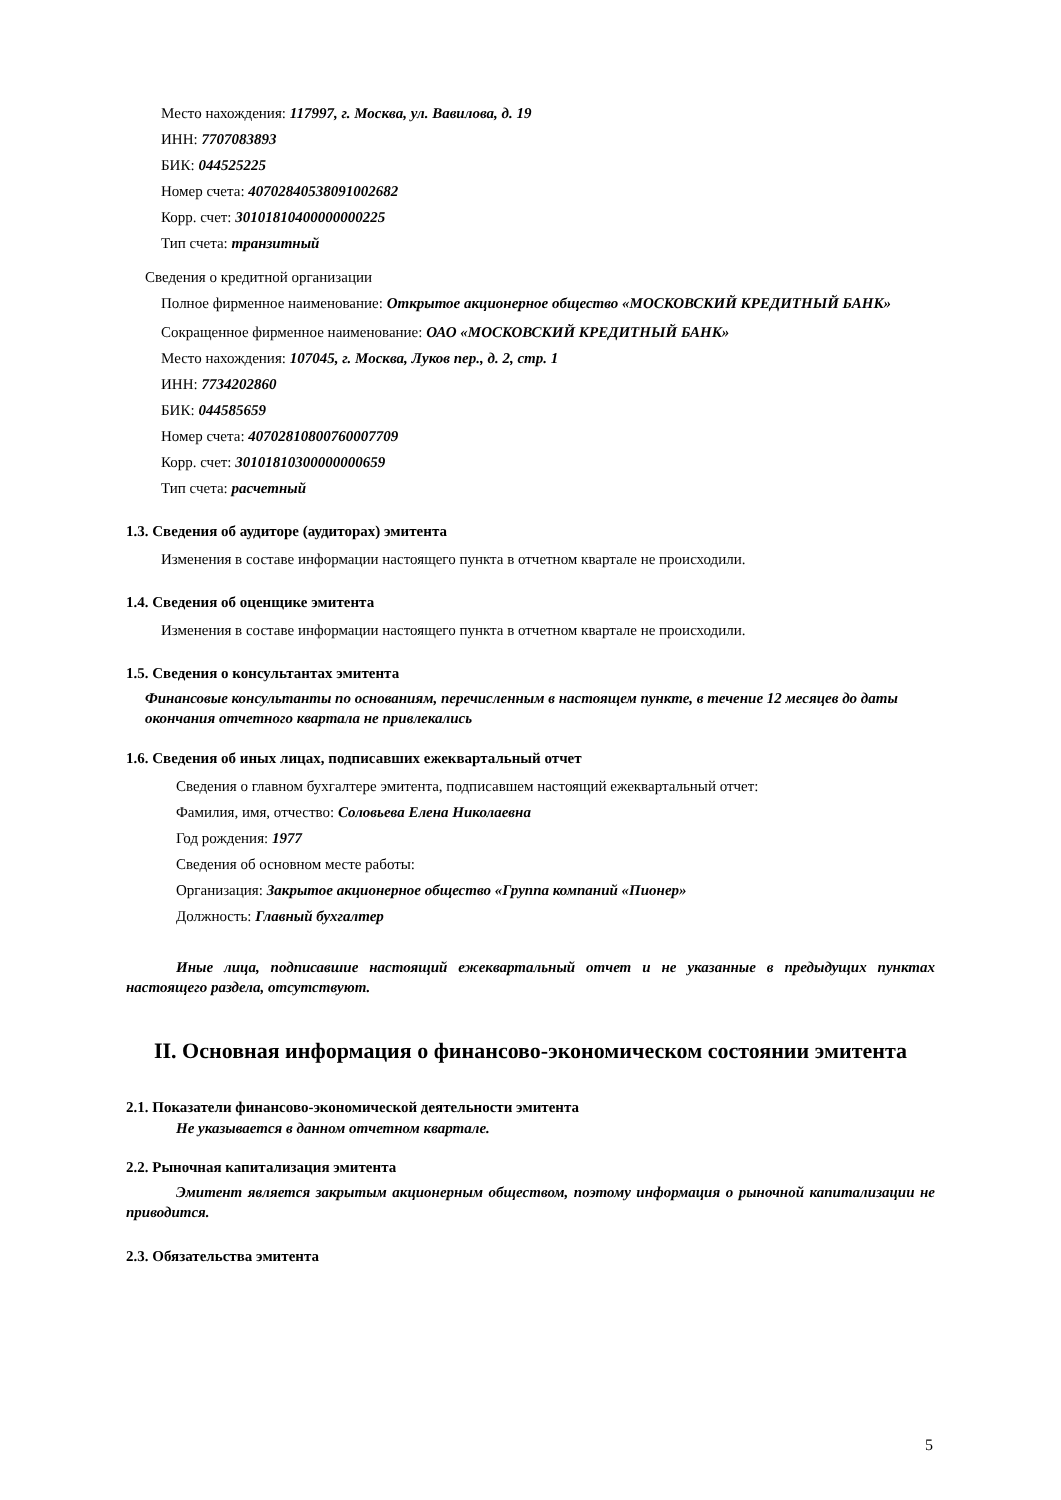Место нахождения: 117997, г. Москва, ул. Вавилова, д. 19
ИНН: 7707083893
БИК: 044525225
Номер счета: 40702840538091002682
Корр. счет: 30101810400000000225
Тип счета: транзитный
Сведения о кредитной организации
Полное фирменное наименование: Открытое акционерное общество «МОСКОВСКИЙ КРЕДИТНЫЙ БАНК»
Сокращенное фирменное наименование: ОАО «МОСКОВСКИЙ КРЕДИТНЫЙ БАНК»
Место нахождения: 107045, г. Москва, Луков пер., д. 2, стр. 1
ИНН: 7734202860
БИК: 044585659
Номер счета: 40702810800760007709
Корр. счет: 30101810300000000659
Тип счета: расчетный
1.3. Сведения об аудиторе (аудиторах) эмитента
Изменения в составе информации настоящего пункта в отчетном квартале не происходили.
1.4. Сведения об оценщике эмитента
Изменения в составе информации настоящего пункта в отчетном квартале не происходили.
1.5. Сведения о консультантах эмитента
Финансовые консультанты по основаниям, перечисленным в настоящем пункте, в течение 12 месяцев до даты окончания отчетного квартала не привлекались
1.6. Сведения об иных лицах, подписавших ежеквартальный отчет
Сведения о главном бухгалтере эмитента, подписавшем настоящий ежеквартальный отчет:
Фамилия, имя, отчество: Соловьева Елена Николаевна
Год рождения: 1977
Сведения об основном месте работы:
Организация: Закрытое акционерное общество «Группа компаний «Пионер»
Должность: Главный бухгалтер
Иные лица, подписавшие настоящий ежеквартальный отчет и не указанные в предыдущих пунктах настоящего раздела, отсутствуют.
II. Основная информация о финансово-экономическом состоянии эмитента
2.1. Показатели финансово-экономической деятельности эмитента
Не указывается в данном отчетном квартале.
2.2. Рыночная капитализация эмитента
Эмитент является закрытым акционерным обществом, поэтому информация о рыночной капитализации не приводится.
2.3. Обязательства эмитента
5